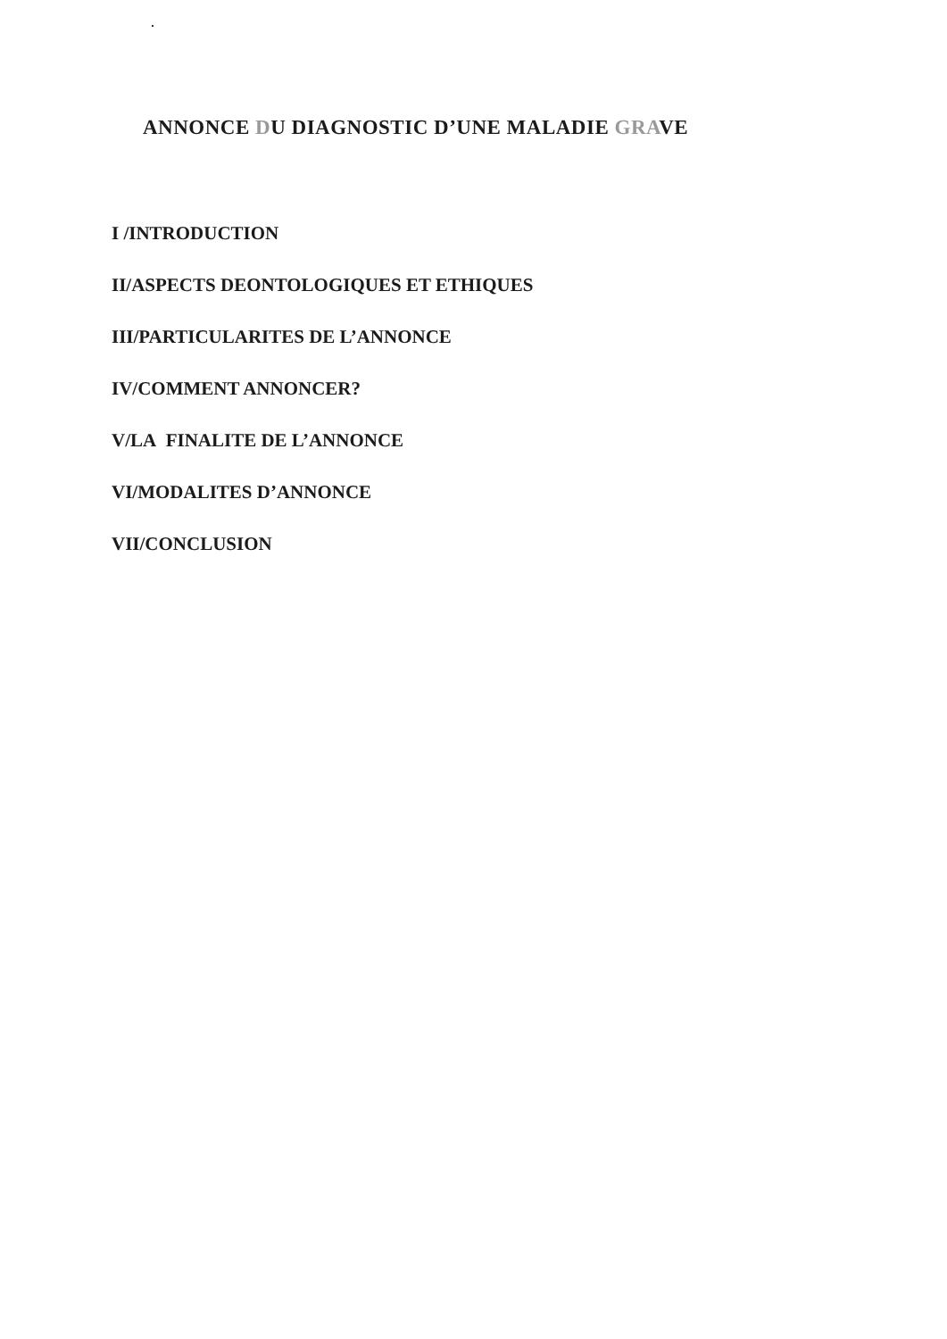ANNONCE DU DIAGNOSTIC D’UNE MALADIE GRAVE
I /INTRODUCTION
II/ASPECTS DEONTOLOGIQUES ET ETHIQUES
III/PARTICULARITES DE L’ANNONCE
IV/COMMENT ANNONCER?
V/LA FINALITE DE L’ANNONCE
VI/MODALITES D’ANNONCE
VII/CONCLUSION